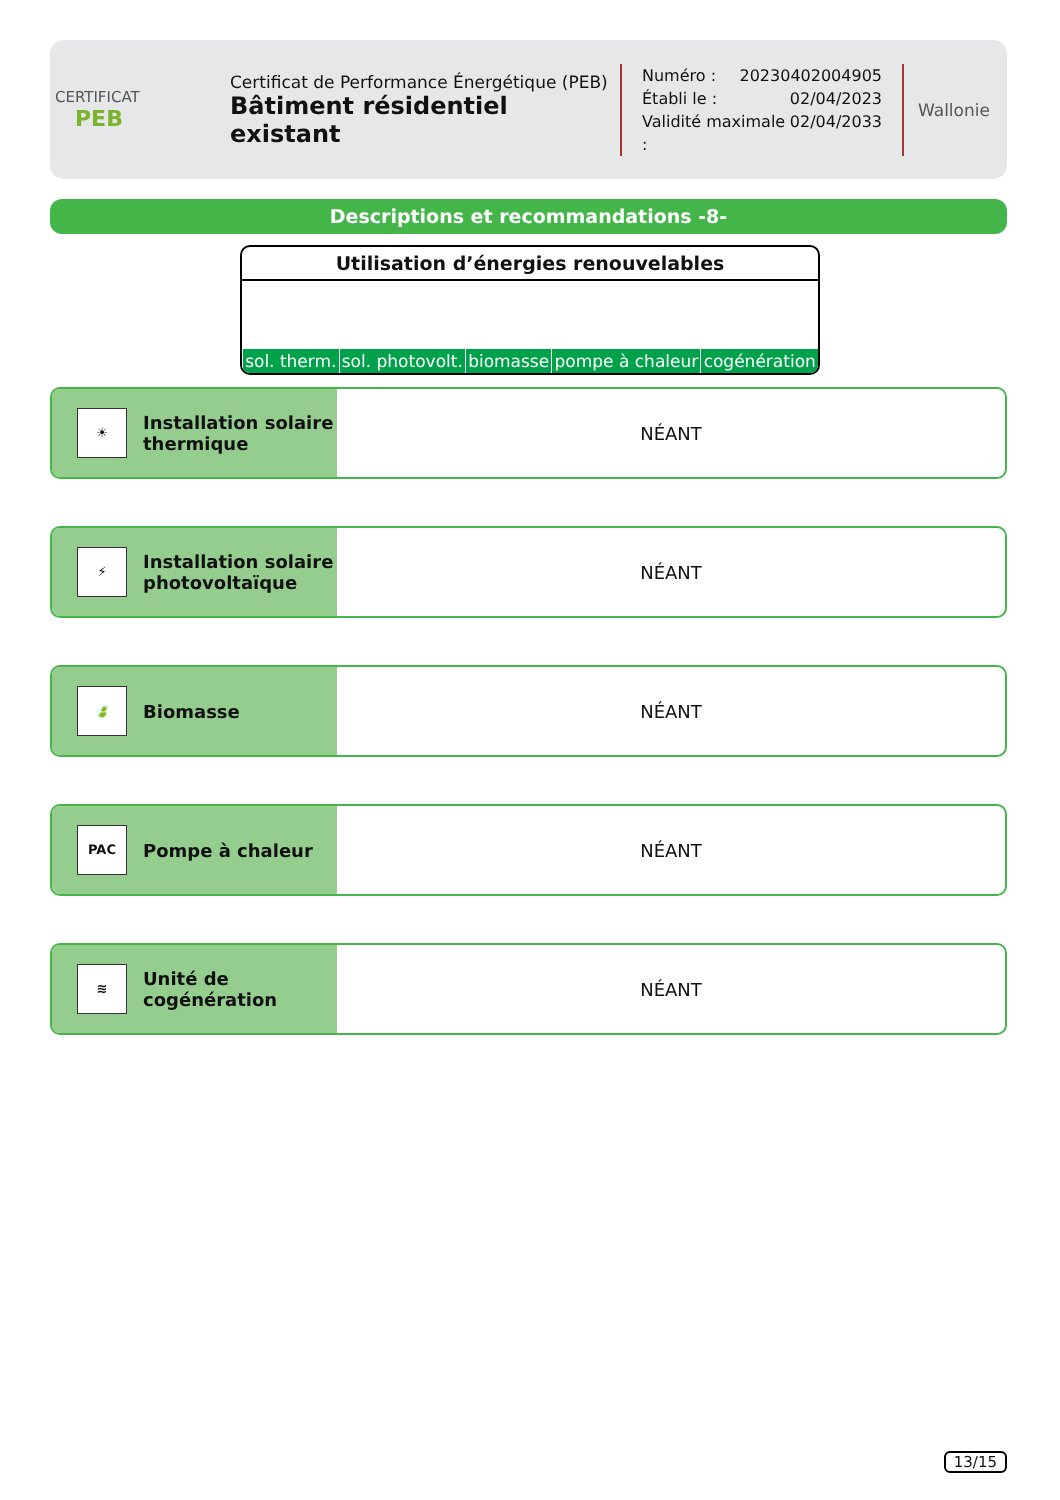CERTIFICAT
PEB
Certificat de Performance Énergétique (PEB)
Bâtiment résidentiel existant
Numéro : 20230402004905
Établi le : 02/04/2023
Validité maximale : 02/04/2033
Wallonie
Descriptions et recommandations -8-
Utilisation d’énergies renouvelables
| sol. therm. | sol. photovolt. | biomasse | pompe à chaleur | cogénération |
☀
Installation solaire
thermique
NÉANT
⚡
Installation solaire
photovoltaïque
NÉANT
🍃
Biomasse
NÉANT
PAC
Pompe à chaleur
NÉANT
≋
Unité de
cogénération
NÉANT
13/15